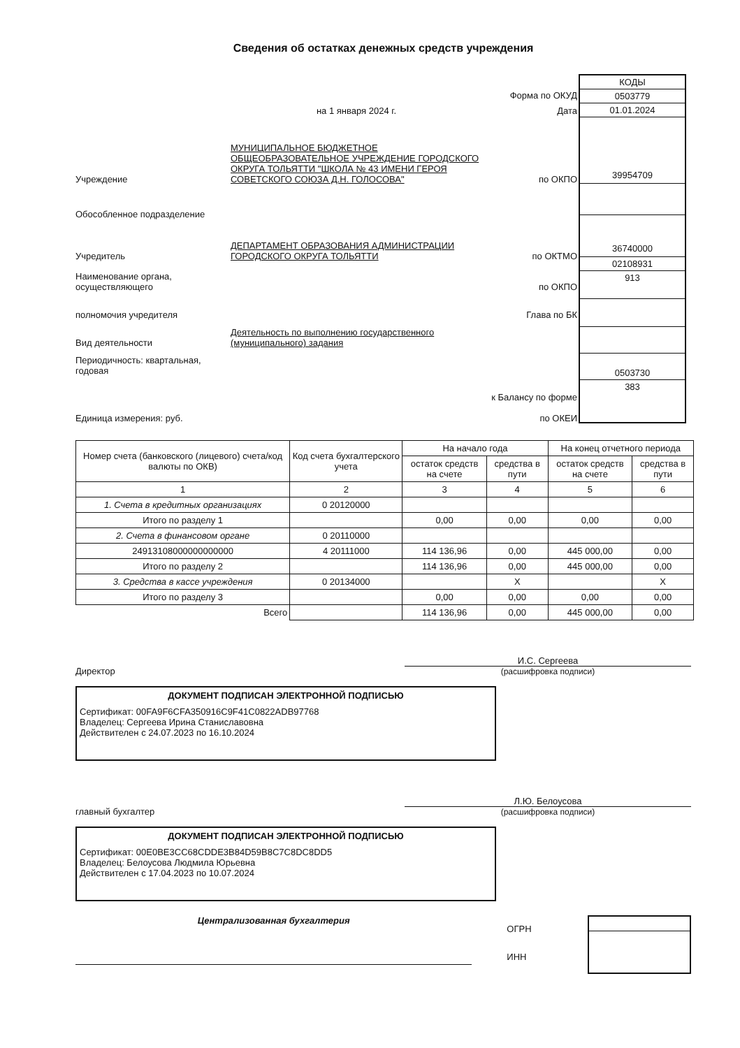Сведения об остатках денежных средств учреждения
Форма по ОКУД
на 1 января 2024 г. Дата
Учреждение МУНИЦИПАЛЬНОЕ БЮДЖЕТНОЕ ОБЩЕОБРАЗОВАТЕЛЬНОЕ УЧРЕЖДЕНИЕ ГОРОДСКОГО ОКРУГА ТОЛЬЯТТИ "ШКОЛА № 43 ИМЕНИ ГЕРОЯ СОВЕТСКОГО СОЮЗА Д.Н. ГОЛОСОВА" по ОКПО
Обособленное подразделение
Учредитель ДЕПАРТАМЕНТ ОБРАЗОВАНИЯ АДМИНИСТРАЦИИ ГОРОДСКОГО ОКРУГА ТОЛЬЯТТИ по ОКТМО
Наименование органа, осуществляющего по ОКПО
полномочия учредителя Глава по БК
Вид деятельности Деятельность по выполнению государственного (муниципального) задания
Периодичность: квартальная, годовая
к Балансу по форме
Единица измерения: руб. по ОКЕИ
КОДЫ
0503779
01.01.2024
39954709
36740000
02108931
913
0503730
383
| Номер счета (банковского (лицевого) счета/код валюты по ОКВ) | Код счета бухгалтерского учета | На начало года | | На конец отчетного периода | |
| --- | --- | --- | --- | --- | --- |
| | | остаток средств на счете | средства в пути | остаток средств на счете | средства в пути |
| 1 | 2 | 3 | 4 | 5 | 6 |
| 1. Счета в кредитных организациях | 0 20120000 | | | | |
| Итого по разделу 1 | | 0,00 | 0,00 | 0,00 | 0,00 |
| 2. Счета в финансовом органе | 0 20110000 | | | | |
| 24913108000000000000 | 4 20111000 | 114 136,96 | 0,00 | 445 000,00 | 0,00 |
| Итого по разделу 2 | | 114 136,96 | 0,00 | 445 000,00 | 0,00 |
| 3. Средства в кассе учреждения | 0 20134000 | | X | | X |
| Итого по разделу 3 | | 0,00 | 0,00 | 0,00 | 0,00 |
| Всего | | 114 136,96 | 0,00 | 445 000,00 | 0,00 |
Директор
И.С. Сергеева
(расшифровка подписи)
ДОКУМЕНТ ПОДПИСАН ЭЛЕКТРОННОЙ ПОДПИСЬЮ
Сертификат: 00FA9F6CFA350916C9F41C0822ADB97768
Владелец: Сергеева Ирина Станиславовна
Действителен с 24.07.2023 по 16.10.2024
главный бухгалтер
Л.Ю. Белоусова
(расшифровка подписи)
ДОКУМЕНТ ПОДПИСАН ЭЛЕКТРОННОЙ ПОДПИСЬЮ
Сертификат: 00E0BE3CC68CDDE3B84D59B8C7C8DC8DD5
Владелец: Белоусова Людмила Юрьевна
Действителен с 17.04.2023 по 10.07.2024
Централизованная бухгалтерия
ОГРН
ИНН